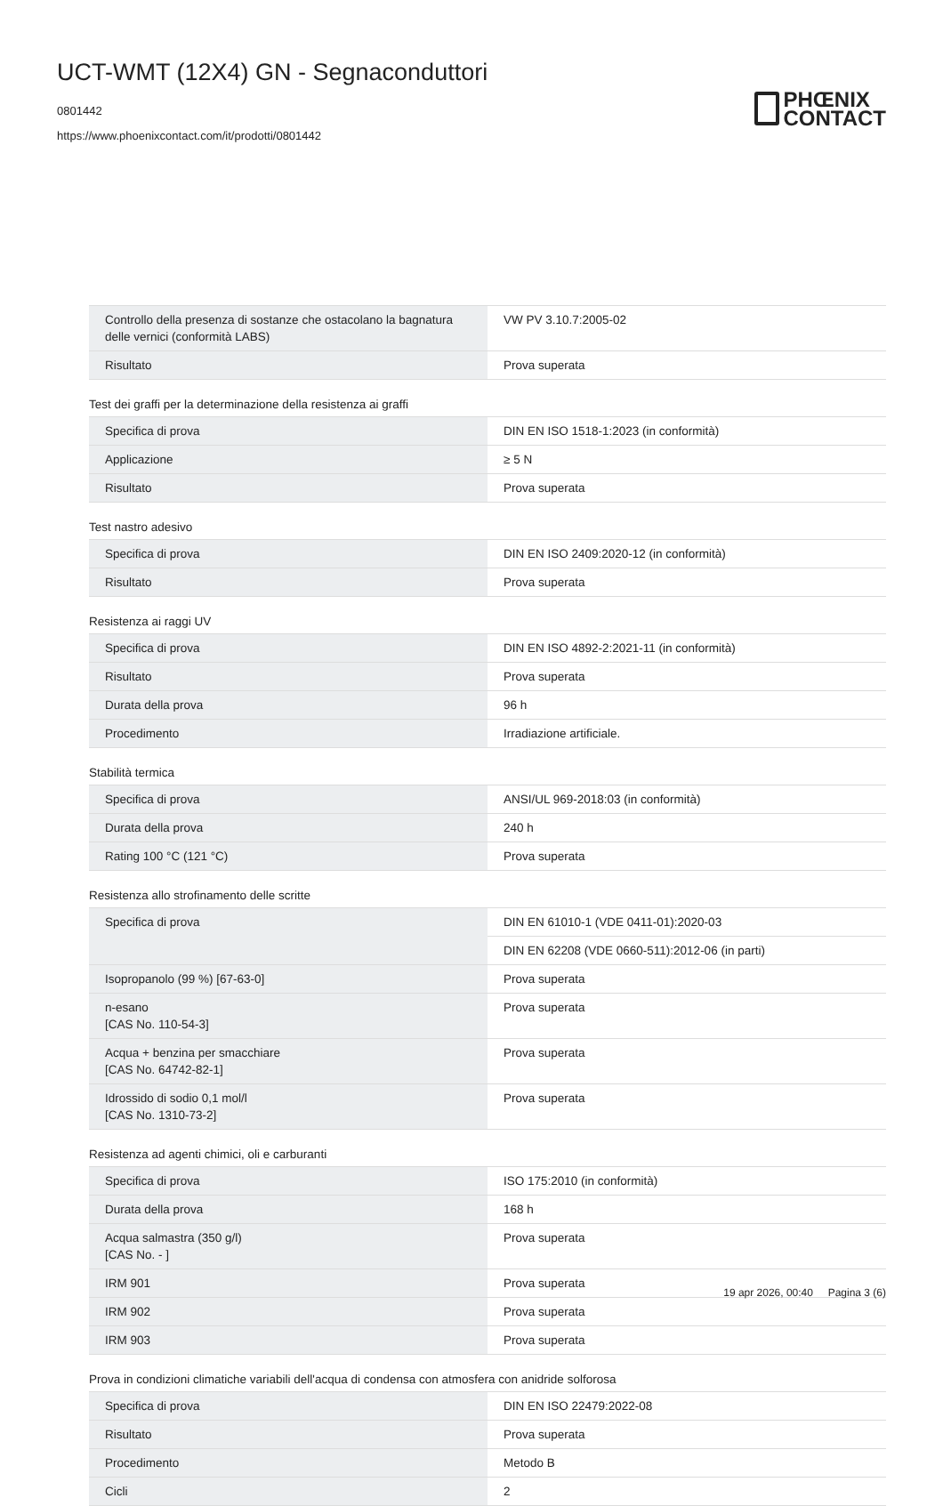UCT-WMT (12X4) GN - Segnaconduttori
0801442
https://www.phoenixcontact.com/it/prodotti/0801442
PHŒNIX
CONTACT
| Controllo della presenza di sostanze che ostacolano la bagnatura delle vernici (conformità LABS) | VW PV 3.10.7:2005-02 |
| Risultato | Prova superata |
Test dei graffi per la determinazione della resistenza ai graffi
| Specifica di prova | DIN EN ISO 1518-1:2023 (in conformità) |
| Applicazione | ≥ 5 N |
| Risultato | Prova superata |
Test nastro adesivo
| Specifica di prova | DIN EN ISO 2409:2020-12 (in conformità) |
| Risultato | Prova superata |
Resistenza ai raggi UV
| Specifica di prova | DIN EN ISO 4892-2:2021-11 (in conformità) |
| Risultato | Prova superata |
| Durata della prova | 96 h |
| Procedimento | Irradiazione artificiale. |
Stabilità termica
| Specifica di prova | ANSI/UL 969-2018:03 (in conformità) |
| Durata della prova | 240 h |
| Rating 100 °C (121 °C) | Prova superata |
Resistenza allo strofinamento delle scritte
| Specifica di prova | DIN EN 61010-1 (VDE 0411-01):2020-03 |
| | DIN EN 62208 (VDE 0660-511):2012-06 (in parti) |
| Isopropanolo (99 %) [67-63-0] | Prova superata |
| n-esano [CAS No. 110-54-3] | Prova superata |
| Acqua + benzina per smacchiare [CAS No. 64742-82-1] | Prova superata |
| Idrossido di sodio 0,1 mol/l [CAS No. 1310-73-2] | Prova superata |
Resistenza ad agenti chimici, oli e carburanti
| Specifica di prova | ISO 175:2010 (in conformità) |
| Durata della prova | 168 h |
| Acqua salmastra (350 g/l) [CAS No. - ] | Prova superata |
| IRM 901 | Prova superata |
| IRM 902 | Prova superata |
| IRM 903 | Prova superata |
Prova in condizioni climatiche variabili dell'acqua di condensa con atmosfera con anidride solforosa
| Specifica di prova | DIN EN ISO 22479:2022-08 |
| Risultato | Prova superata |
| Procedimento | Metodo B |
| Cicli | 2 |
19 apr 2026, 00:40 Pagina 3 (6)